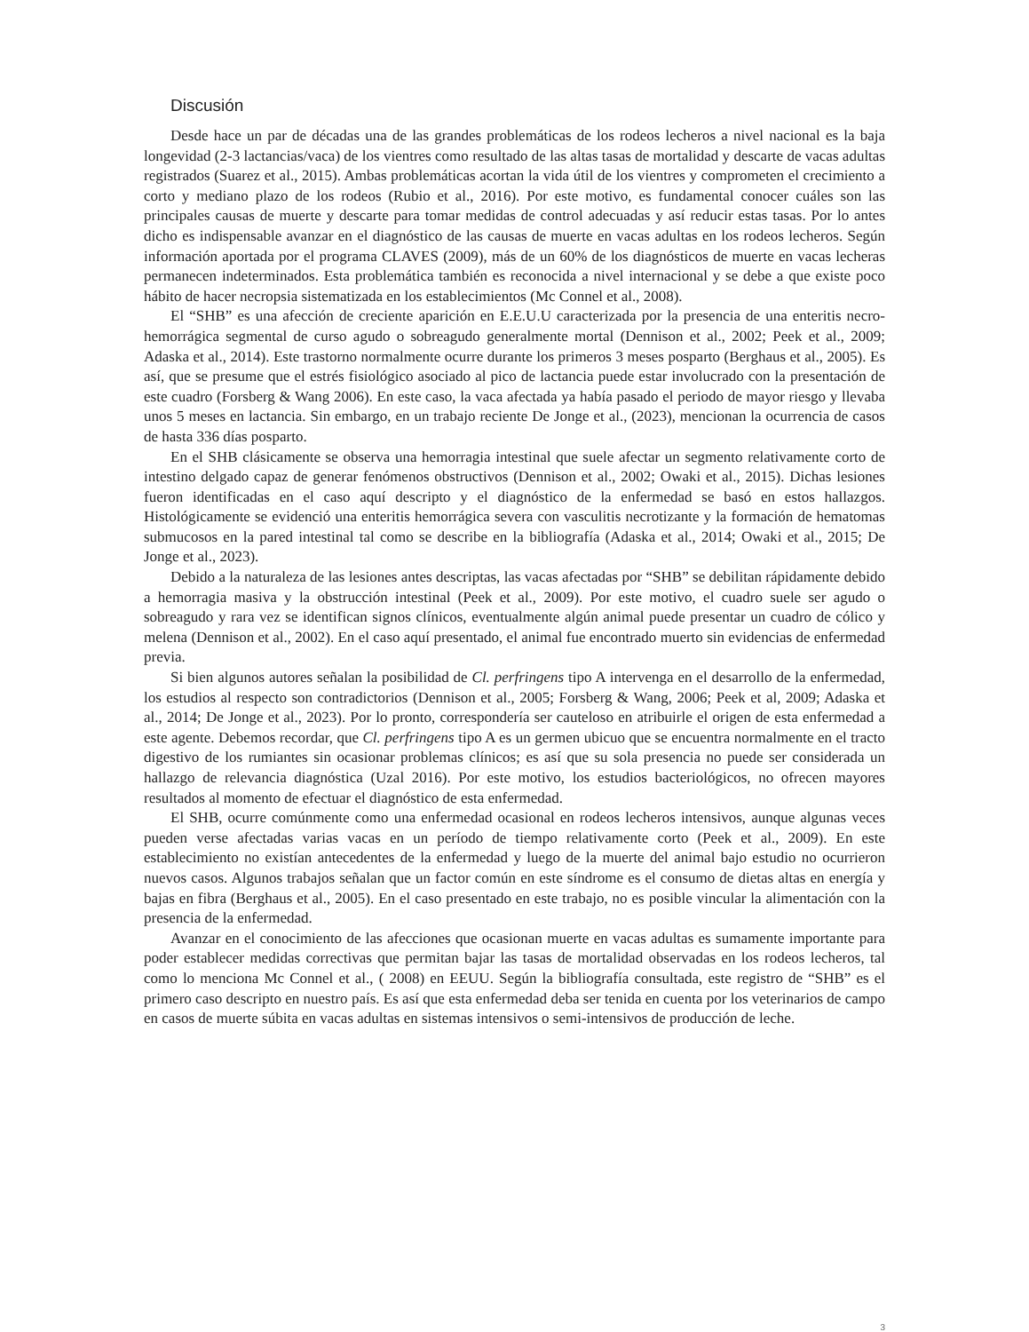Discusión
Desde hace un par de décadas una de las grandes problemáticas de los rodeos lecheros a nivel nacional es la baja longevidad (2-3 lactancias/vaca) de los vientres como resultado de las altas tasas de mortalidad y descarte de vacas adultas registrados (Suarez et al., 2015). Ambas problemáticas acortan la vida útil de los vientres y comprometen el crecimiento a corto y mediano plazo de los rodeos (Rubio et al., 2016). Por este motivo, es fundamental conocer cuáles son las principales causas de muerte y descarte para tomar medidas de control adecuadas y así reducir estas tasas. Por lo antes dicho es indispensable avanzar en el diagnóstico de las causas de muerte en vacas adultas en los rodeos lecheros. Según información aportada por el programa CLAVES (2009), más de un 60% de los diagnósticos de muerte en vacas lecheras permanecen indeterminados. Esta problemática también es reconocida a nivel internacional y se debe a que existe poco hábito de hacer necropsia sistematizada en los establecimientos (Mc Connel et al., 2008).
El “SHB” es una afección de creciente aparición en E.E.U.U caracterizada por la presencia de una enteritis necro-hemorrágica segmental de curso agudo o sobreagudo generalmente mortal (Dennison et al., 2002; Peek et al., 2009; Adaska et al., 2014). Este trastorno normalmente ocurre durante los primeros 3 meses posparto (Berghaus et al., 2005). Es así, que se presume que el estrés fisiológico asociado al pico de lactancia puede estar involucrado con la presentación de este cuadro (Forsberg & Wang 2006). En este caso, la vaca afectada ya había pasado el periodo de mayor riesgo y llevaba unos 5 meses en lactancia. Sin embargo, en un trabajo reciente De Jonge et al., (2023), mencionan la ocurrencia de casos de hasta 336 días posparto.
En el SHB clásicamente se observa una hemorragia intestinal que suele afectar un segmento relativamente corto de intestino delgado capaz de generar fenómenos obstructivos (Dennison et al., 2002; Owaki et al., 2015). Dichas lesiones fueron identificadas en el caso aquí descripto y el diagnóstico de la enfermedad se basó en estos hallazgos. Histológicamente se evidenció una enteritis hemorrágica severa con vasculitis necrotizante y la formación de hematomas submucosos en la pared intestinal tal como se describe en la bibliografía (Adaska et al., 2014; Owaki et al., 2015; De Jonge et al., 2023).
Debido a la naturaleza de las lesiones antes descriptas, las vacas afectadas por “SHB” se debilitan rápidamente debido a hemorragia masiva y la obstrucción intestinal (Peek et al., 2009). Por este motivo, el cuadro suele ser agudo o sobreagudo y rara vez se identifican signos clínicos, eventualmente algún animal puede presentar un cuadro de cólico y melena (Dennison et al., 2002). En el caso aquí presentado, el animal fue encontrado muerto sin evidencias de enfermedad previa.
Si bien algunos autores señalan la posibilidad de Cl. perfringens tipo A intervenga en el desarrollo de la enfermedad, los estudios al respecto son contradictorios (Dennison et al., 2005; Forsberg & Wang, 2006; Peek et al, 2009; Adaska et al., 2014; De Jonge et al., 2023). Por lo pronto, correspondería ser cauteloso en atribuirle el origen de esta enfermedad a este agente. Debemos recordar, que Cl. perfringens tipo A es un germen ubicuo que se encuentra normalmente en el tracto digestivo de los rumiantes sin ocasionar problemas clínicos; es así que su sola presencia no puede ser considerada un hallazgo de relevancia diagnóstica (Uzal 2016). Por este motivo, los estudios bacteriológicos, no ofrecen mayores resultados al momento de efectuar el diagnóstico de esta enfermedad.
El SHB, ocurre comúnmente como una enfermedad ocasional en rodeos lecheros intensivos, aunque algunas veces pueden verse afectadas varias vacas en un período de tiempo relativamente corto (Peek et al., 2009). En este establecimiento no existían antecedentes de la enfermedad y luego de la muerte del animal bajo estudio no ocurrieron nuevos casos. Algunos trabajos señalan que un factor común en este síndrome es el consumo de dietas altas en energía y bajas en fibra (Berghaus et al., 2005). En el caso presentado en este trabajo, no es posible vincular la alimentación con la presencia de la enfermedad.
Avanzar en el conocimiento de las afecciones que ocasionan muerte en vacas adultas es sumamente importante para poder establecer medidas correctivas que permitan bajar las tasas de mortalidad observadas en los rodeos lecheros, tal como lo menciona Mc Connel et al., ( 2008) en EEUU. Según la bibliografía consultada, este registro de “SHB” es el primero caso descripto en nuestro país. Es así que esta enfermedad deba ser tenida en cuenta por los veterinarios de campo en casos de muerte súbita en vacas adultas en sistemas intensivos o semi-intensivos de producción de leche.
3